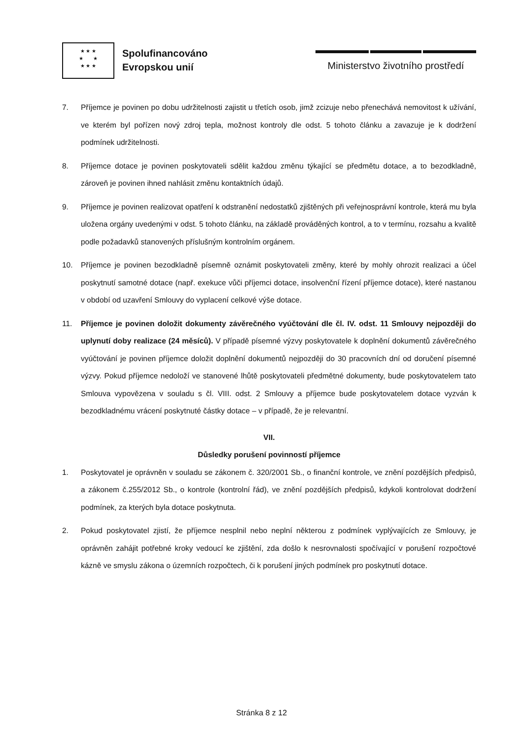★ ★ ★
★ ★
★ ★ ★
Spolufinancováno
Evropskou unií
Ministerstvo životního prostředí
7. Příjemce je povinen po dobu udržitelnosti zajistit u třetích osob, jimž zcizuje nebo přenechává nemovitost k užívání, ve kterém byl pořízen nový zdroj tepla, možnost kontroly dle odst. 5 tohoto článku a zavazuje je k dodržení podmínek udržitelnosti.
8. Příjemce dotace je povinen poskytovateli sdělit každou změnu týkající se předmětu dotace, a to bezodkladně, zároveň je povinen ihned nahlásit změnu kontaktních údajů.
9. Příjemce je povinen realizovat opatření k odstranění nedostatků zjištěných při veřejnosprávní kontrole, která mu byla uložena orgány uvedenými v odst. 5 tohoto článku, na základě prováděných kontrol, a to v termínu, rozsahu a kvalitě podle požadavků stanovených příslušným kontrolním orgánem.
10. Příjemce je povinen bezodkladně písemně oznámit poskytovateli změny, které by mohly ohrozit realizaci a účel poskytnutí samotné dotace (např. exekuce vůči příjemci dotace, insolvenční řízení příjemce dotace), které nastanou v období od uzavření Smlouvy do vyplacení celkové výše dotace.
11. Příjemce je povinen doložit dokumenty závěrečného vyúčtování dle čl. IV. odst. 11 Smlouvy nejpozději do uplynutí doby realizace (24 měsíců). V případě písemné výzvy poskytovatele k doplnění dokumentů závěrečného vyúčtování je povinen příjemce doložit doplnění dokumentů nejpozději do 30 pracovních dní od doručení písemné výzvy. Pokud příjemce nedoloží ve stanovené lhůtě poskytovateli předmětné dokumenty, bude poskytovatelem tato Smlouva vypovězena v souladu s čl. VIII. odst. 2 Smlouvy a příjemce bude poskytovatelem dotace vyzván k bezodkladnému vrácení poskytnuté částky dotace – v případě, že je relevantní.
VII.
Důsledky porušení povinností příjemce
1. Poskytovatel je oprávněn v souladu se zákonem č. 320/2001 Sb., o finanční kontrole, ve znění pozdějších předpisů, a zákonem č.255/2012 Sb., o kontrole (kontrolní řád), ve znění pozdějších předpisů, kdykoli kontrolovat dodržení podmínek, za kterých byla dotace poskytnuta.
2. Pokud poskytovatel zjistí, že příjemce nesplnil nebo neplní některou z podmínek vyplývajících ze Smlouvy, je oprávněn zahájit potřebné kroky vedoucí ke zjištění, zda došlo k nesrovnalosti spočívající v porušení rozpočtové kázně ve smyslu zákona o územních rozpočtech, či k porušení jiných podmínek pro poskytnutí dotace.
Stránka 8 z 12